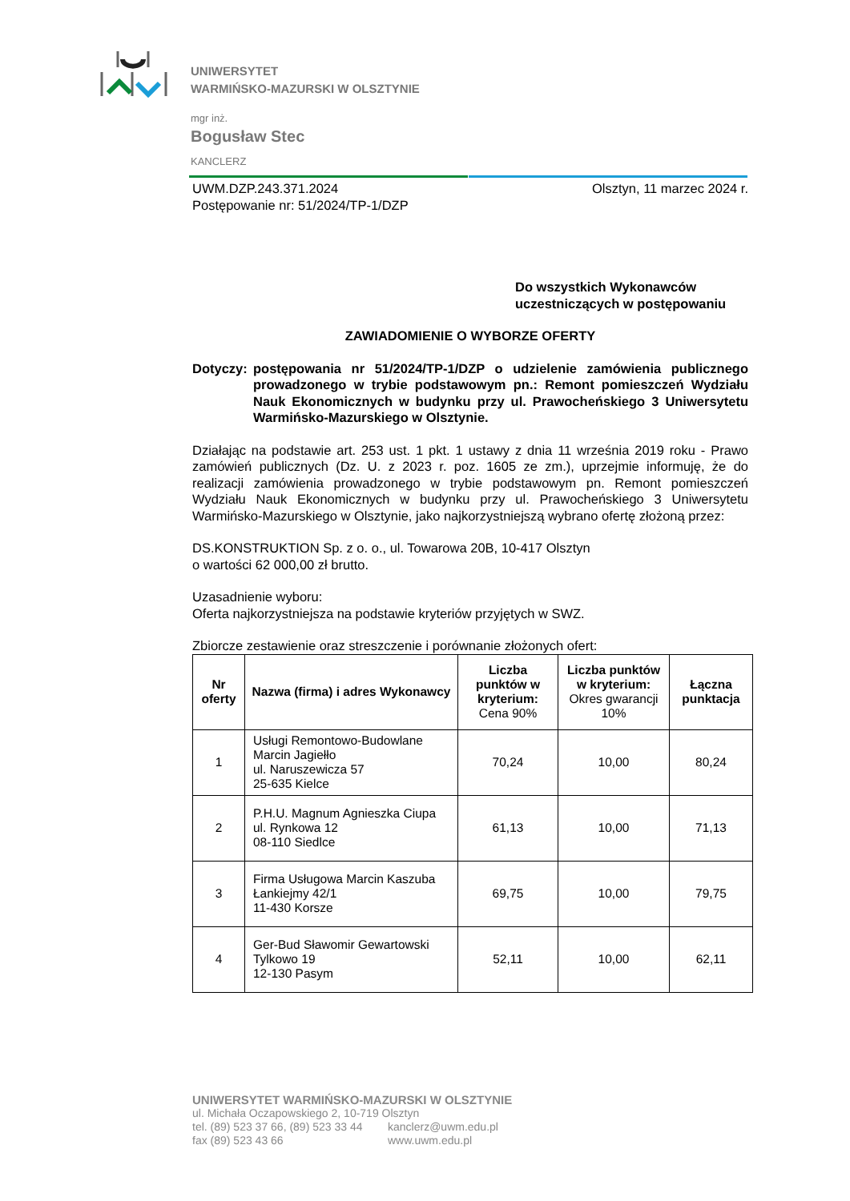UNIWERSYTET
WARMIŃSKO-MAZURSKI W OLSZTYNIE
mgr inż.
Bogusław Stec
KANCLERZ
UWM.DZP.243.371.2024
Postępowanie nr: 51/2024/TP-1/DZP
Olsztyn, 11 marzec 2024 r.
Do wszystkich Wykonawców
uczestniczących w postępowaniu
ZAWIADOMIENIE O WYBORZE OFERTY
Dotyczy:
postępowania nr 51/2024/TP-1/DZP o udzielenie zamówienia publicznego prowadzonego w trybie podstawowym pn.: Remont pomieszczeń Wydziału Nauk Ekonomicznych w budynku przy ul. Prawocheńskiego 3 Uniwersytetu Warmińsko-Mazurskiego w Olsztynie.
Działając na podstawie art. 253 ust. 1 pkt. 1 ustawy z dnia 11 września 2019 roku - Prawo zamówień publicznych (Dz. U. z 2023 r. poz. 1605 ze zm.), uprzejmie informuję, że do realizacji zamówienia prowadzonego w trybie podstawowym pn. Remont pomieszczeń Wydziału Nauk Ekonomicznych w budynku przy ul. Prawocheńskiego 3 Uniwersytetu Warmińsko-Mazurskiego w Olsztynie, jako najkorzystniejszą wybrano ofertę złożoną przez:
DS.KONSTRUKTION Sp. z o. o., ul. Towarowa 20B, 10-417 Olsztyn
o wartości 62 000,00 zł brutto.
Uzasadnienie wyboru:
Oferta najkorzystniejsza na podstawie kryteriów przyjętych w SWZ.
Zbiorcze zestawienie oraz streszczenie i porównanie złożonych ofert:
| Nr oferty | Nazwa (firma) i adres Wykonawcy | Liczba punktów w kryterium: Cena 90% | Liczba punktów w kryterium: Okres gwarancji 10% | Łączna punktacja |
| --- | --- | --- | --- | --- |
| 1 | Usługi Remontowo-Budowlane Marcin Jagiełło ul. Naruszewicza 57 25-635 Kielce | 70,24 | 10,00 | 80,24 |
| 2 | P.H.U. Magnum Agnieszka Ciupa ul. Rynkowa 12 08-110 Siedlce | 61,13 | 10,00 | 71,13 |
| 3 | Firma Usługowa Marcin Kaszuba Łankiejmy 42/1 11-430 Korsze | 69,75 | 10,00 | 79,75 |
| 4 | Ger-Bud Sławomir Gewartowski Tylkowo 19 12-130 Pasym | 52,11 | 10,00 | 62,11 |
UNIWERSYTET WARMIŃSKO-MAZURSKI W OLSZTYNIE
ul. Michała Oczapowskiego 2, 10-719 Olsztyn
tel. (89) 523 37 66, (89) 523 33 44
fax (89) 523 43 66
kanclerz@uwm.edu.pl
www.uwm.edu.pl